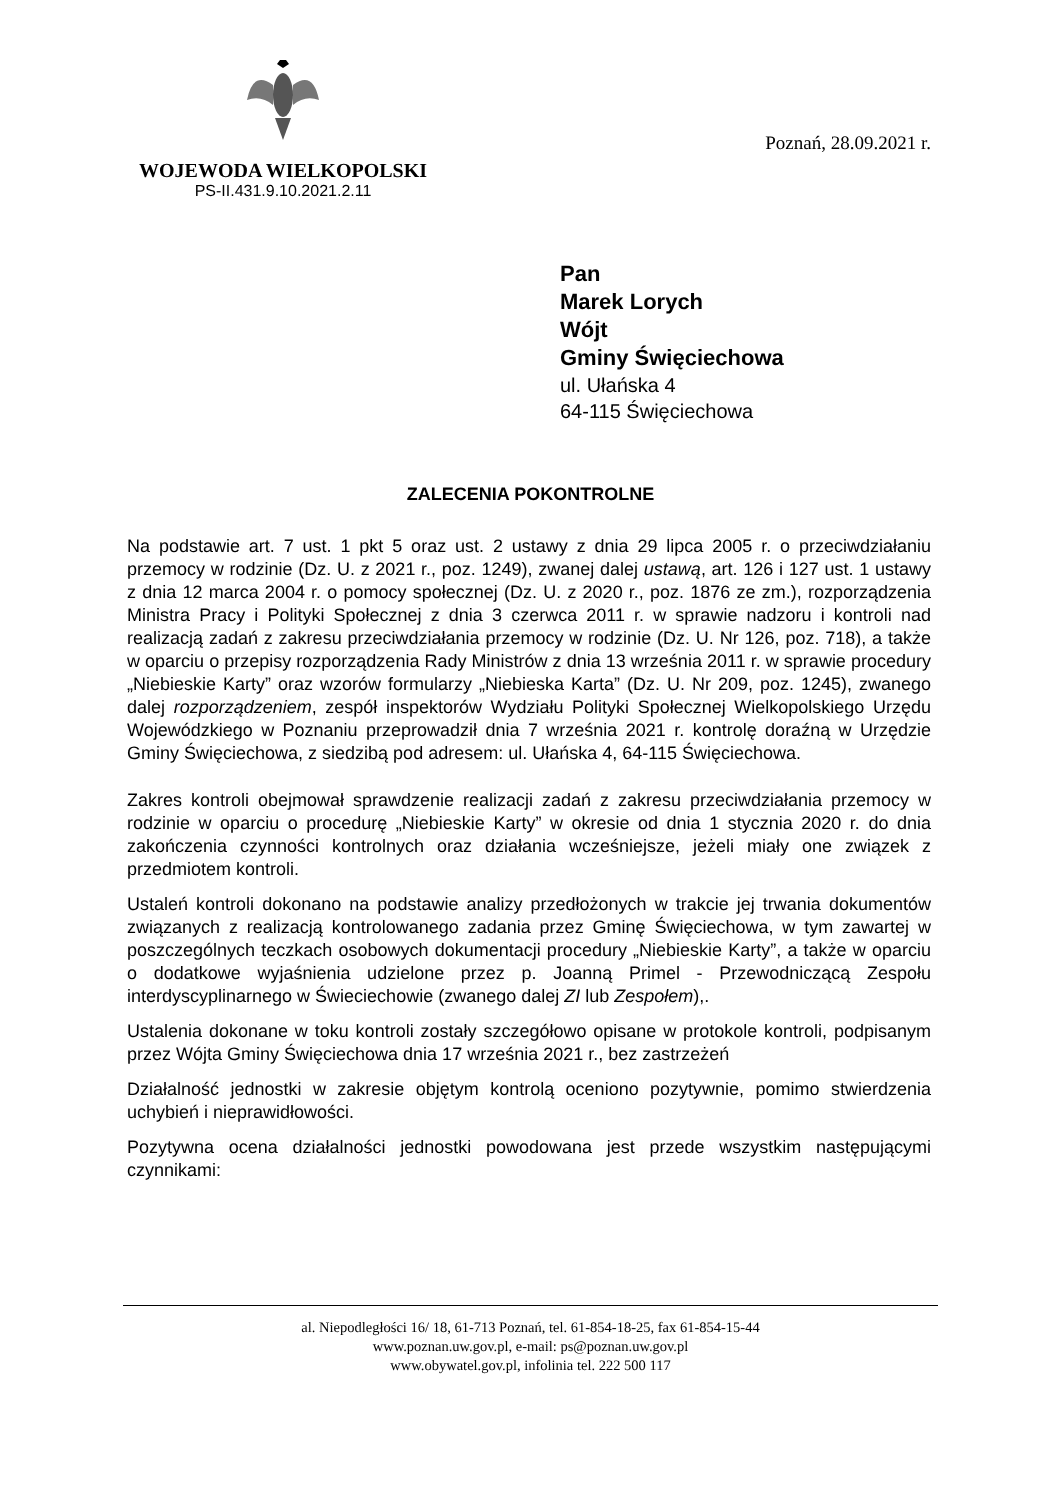WOJEWODA WIELKOPOLSKI
PS-II.431.9.10.2021.2.11
Poznań, 28.09.2021 r.
Pan
Marek Lorych
Wójt
Gminy Święciechowa
ul. Ułańska 4
64-115 Święciechowa
ZALECENIA POKONTROLNE
Na podstawie art. 7 ust. 1 pkt 5 oraz ust. 2 ustawy z dnia 29 lipca 2005 r. o przeciwdziałaniu przemocy w rodzinie (Dz. U. z 2021 r., poz. 1249), zwanej dalej ustawą, art. 126 i 127 ust. 1 ustawy z dnia 12 marca 2004 r. o pomocy społecznej (Dz. U. z 2020 r., poz. 1876 ze zm.), rozporządzenia Ministra Pracy i Polityki Społecznej z dnia 3 czerwca 2011 r. w sprawie nadzoru i kontroli nad realizacją zadań z zakresu przeciwdziałania przemocy w rodzinie (Dz. U. Nr 126, poz. 718), a także w oparciu o przepisy rozporządzenia Rady Ministrów z dnia 13 września 2011 r. w sprawie procedury „Niebieskie Karty” oraz wzorów formularzy „Niebieska Karta” (Dz. U. Nr 209, poz. 1245), zwanego dalej rozporządzeniem, zespół inspektorów Wydziału Polityki Społecznej Wielkopolskiego Urzędu Wojewódzkiego w Poznaniu przeprowadził dnia 7 września 2021 r. kontrolę doraźną w Urzędzie Gminy Święciechowa, z siedzibą pod adresem: ul. Ułańska 4, 64-115 Święciechowa.
Zakres kontroli obejmował sprawdzenie realizacji zadań z zakresu przeciwdziałania przemocy w rodzinie w oparciu o procedurę „Niebieskie Karty” w okresie od dnia 1 stycznia 2020 r. do dnia zakończenia czynności kontrolnych oraz działania wcześniejsze, jeżeli miały one związek z przedmiotem kontroli.
Ustaleń kontroli dokonano na podstawie analizy przedłożonych w trakcie jej trwania dokumentów związanych z realizacją kontrolowanego zadania przez Gminę Święciechowa, w tym zawartej w poszczególnych teczkach osobowych dokumentacji procedury „Niebieskie Karty”, a także w oparciu o dodatkowe wyjaśnienia udzielone przez p. Joanną Primel - Przewodniczącą Zespołu interdyscyplinarnego w Świeciechowie (zwanego dalej ZI lub Zespołem),.
Ustalenia dokonane w toku kontroli zostały szczegółowo opisane w protokole kontroli, podpisanym przez Wójta Gminy Święciechowa dnia 17 września 2021 r., bez zastrzeżeń
Działalność jednostki w zakresie objętym kontrolą oceniono pozytywnie, pomimo stwierdzenia uchybień i nieprawidłowości.
Pozytywna ocena działalności jednostki powodowana jest przede wszystkim następującymi czynnikami:
al. Niepodległości 16/ 18, 61-713 Poznań, tel. 61-854-18-25, fax 61-854-15-44
www.poznan.uw.gov.pl, e-mail: ps@poznan.uw.gov.pl
www.obywatel.gov.pl, infolinia tel. 222 500 117